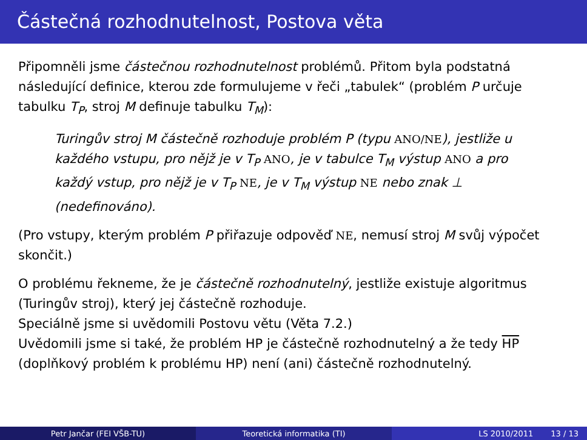Částečná rozhodnutelnost, Postova věta
Připomněli jsme částečnou rozhodnutelnost problémů. Přitom byla podstatná následující definice, kterou zde formulujeme v řeči „tabulek“ (problém P určuje tabulku T<sub>P</sub>, stroj M definuje tabulku T<sub>M</sub>):
Turingův stroj M částečně rozhoduje problém P (typu ANO/NE), jestliže u každého vstupu, pro nějž je v T<sub>P</sub> ANO, je v tabulce T<sub>M</sub> výstup ANO a pro každý vstup, pro nějž je v T<sub>P</sub> NE, je v T<sub>M</sub> výstup NE nebo znak ⊥ (nedefinováno).
(Pro vstupy, kterým problém P přiřazuje odpověď NE, nemusí stroj M svůj výpočet skončit.)
O problému řekneme, že je částečně rozhodnutelný, jestliže existuje algoritmus (Turingův stroj), který jej částečně rozhoduje.
Speciálně jsme si uvědomili Postovu větu (Věta 7.2.)
Uvědomili jsme si také, že problém HP je částečně rozhodnutelný a že tedy HP (doplňkový problém k problému HP) není (ani) částečně rozhodnutelný.
Petr Jančar (FEI VŠB-TU) Teoretická informatika (TI) LS 2010/2011 13 / 13